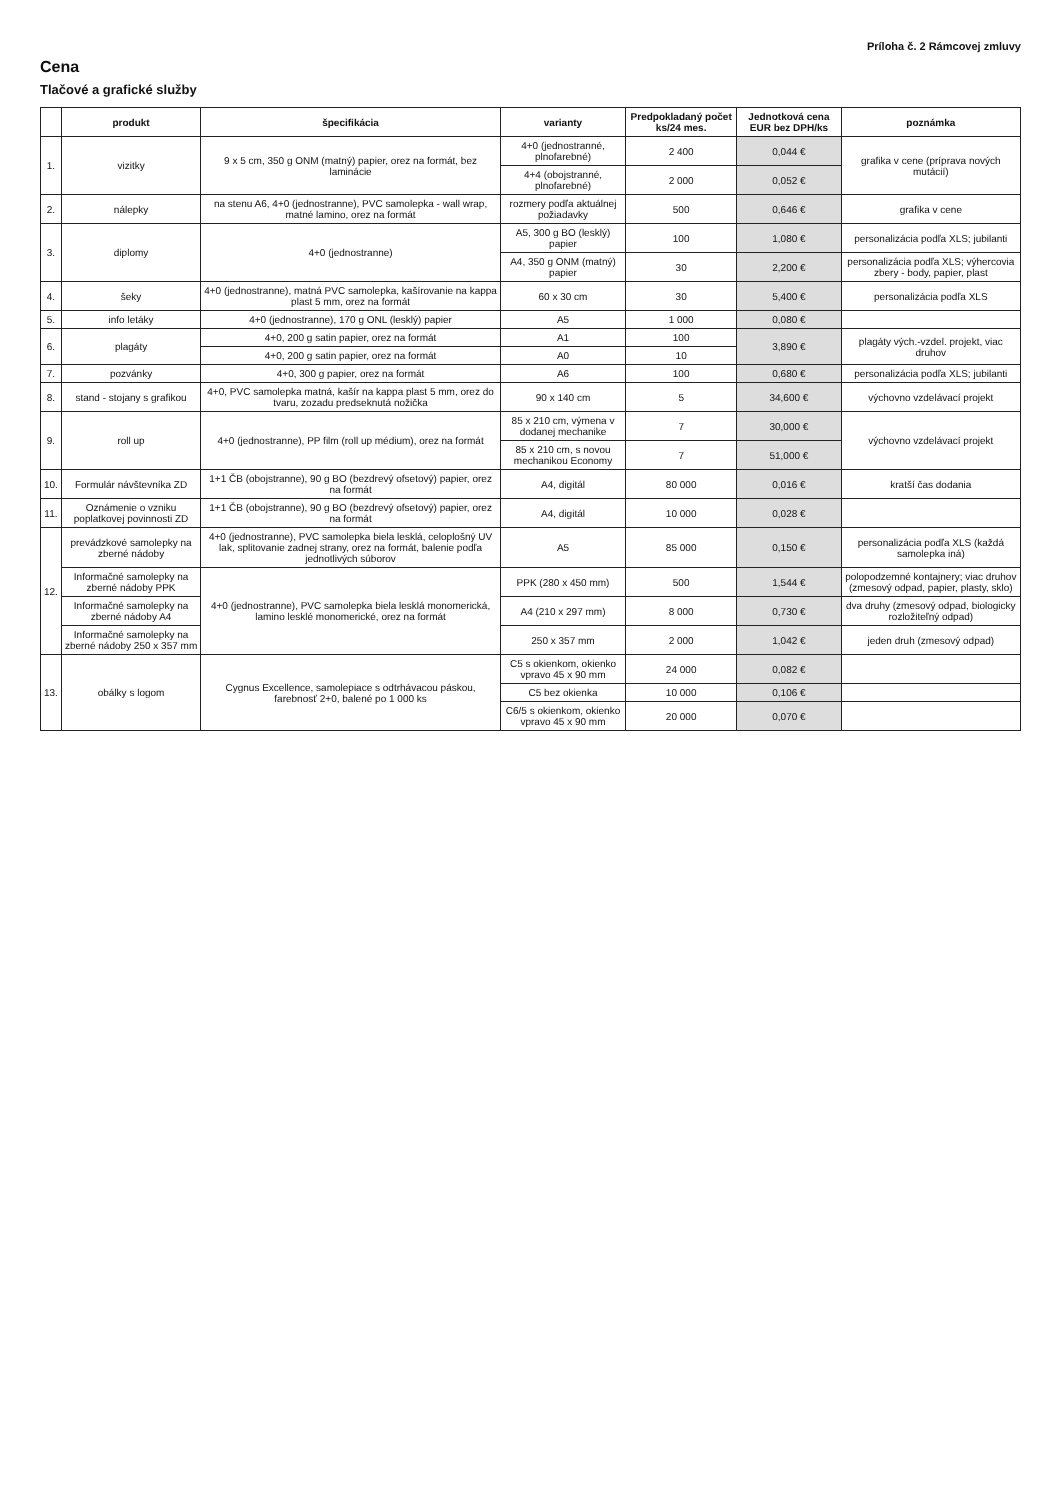Príloha č. 2 Rámcovej zmluvy
Cena
Tlačové a grafické služby
| | produkt | špecifikácia | varianty | Predpokladaný počet ks/24 mes. | Jednotková cena EUR bez DPH/ks | poznámka |
| --- | --- | --- | --- | --- | --- | --- |
| 1. | vizitky | 9 x 5 cm, 350 g ONM (matný) papier, orez na formát, bez laminácie | 4+0 (jednostranné, plnofarebné) | 2 400 | 0,044 € | grafika v cene (príprava nových mutácií) |
| | | | 4+4 (obojstranné, plnofarebné) | 2 000 | 0,052 € | |
| 2. | nálepky | na stenu A6, 4+0 (jednostranne), PVC samolepka - wall wrap, matné lamino, orez na formát | rozmery podľa aktuálnej požiadavky | 500 | 0,646 € | grafika v cene |
| 3. | diplomy | 4+0 (jednostranne) | A5, 300 g BO (lesklý) papier | 100 | 1,080 € | personalizácia podľa XLS; jubilanti |
| | | | A4, 350 g ONM (matný) papier | 30 | 2,200 € | personalizácia podľa XLS; výhercovia zbery - body, papier, plast |
| 4. | šeky | 4+0 (jednostranne), matná PVC samolepka, kašírovanie na kappa plast 5 mm, orez na formát | 60 x 30 cm | 30 | 5,400 € | personalizácia podľa XLS |
| 5. | info letáky | 4+0 (jednostranne), 170 g ONL (lesklý) papier | A5 | 1 000 | 0,080 € | |
| 6. | plagáty | 4+0, 200 g satin papier, orez na formát | A1 | 100 | 3,890 € | plagáty vých.-vzdel. projekt, viac druhov |
| | | 4+0, 200 g satin papier, orez na formát | A0 | 10 | | |
| 7. | pozvánky | 4+0, 300 g papier, orez na formát | A6 | 100 | 0,680 € | personalizácia podľa XLS; jubilanti |
| 8. | stand - stojany s grafikou | 4+0, PVC samolepka matná, kašír na kappa plast 5 mm, orez do tvaru, zozadu predseknutá nožička | 90 x 140 cm | 5 | 34,600 € | výchovno vzdelávací projekt |
| 9. | roll up | 4+0 (jednostranne), PP film (roll up médium), orez na formát | 85 x 210 cm, výmena v dodanej mechanike | 7 | 30,000 € | výchovno vzdelávací projekt |
| | | | 85 x 210 cm, s novou mechanikou Economy | 7 | 51,000 € | |
| 10. | Formulár návštevníka ZD | 1+1 ČB (obojstranne), 90 g BO (bezdrevý ofsetový) papier, orez na formát | A4, digitál | 80 000 | 0,016 € | kratší čas dodania |
| 11. | Oznámenie o vzniku poplatkovej povinnosti ZD | 1+1 ČB (obojstranne), 90 g BO (bezdrevý ofsetový) papier, orez na formát | A4, digitál | 10 000 | 0,028 € | |
| 12. | prevádzkové samolepky na zberné nádoby | 4+0 (jednostranne), PVC samolepka biela lesklá, celoplošný UV lak, splitovanie zadnej strany, orez na formát, balenie podľa jednotlivých súborov | A5 | 85 000 | 0,150 € | personalizácia podľa XLS (každá samolepka iná) |
| | Informačné samolepky na zberné nádoby PPK | 4+0 (jednostranne), PVC samolepka biela lesklá monomerická, lamino lesklé monomerické, orez na formát | PPK (280 x 450 mm) | 500 | 1,544 € | polopodzemné kontajnery; viac druhov (zmesový odpad, papier, plasty, sklo) |
| | Informačné samolepky na zberné nádoby A4 | | A4 (210 x 297 mm) | 8 000 | 0,730 € | dva druhy (zmesový odpad, biologicky rozložiteľný odpad) |
| | Informačné samolepky na zberné nádoby 250 x 357 mm | | 250 x 357 mm | 2 000 | 1,042 € | jeden druh (zmesový odpad) |
| 13. | obálky s logom | Cygnus Excellence, samolepiace s odtrhávacou páskou, farebnosť 2+0, balené po 1 000 ks | C5 s okienkom, okienko vpravo 45 x 90 mm | 24 000 | 0,082 € | |
| | | | C5 bez okienka | 10 000 | 0,106 € | |
| | | | C6/5 s okienkom, okienko vpravo 45 x 90 mm | 20 000 | 0,070 € | |